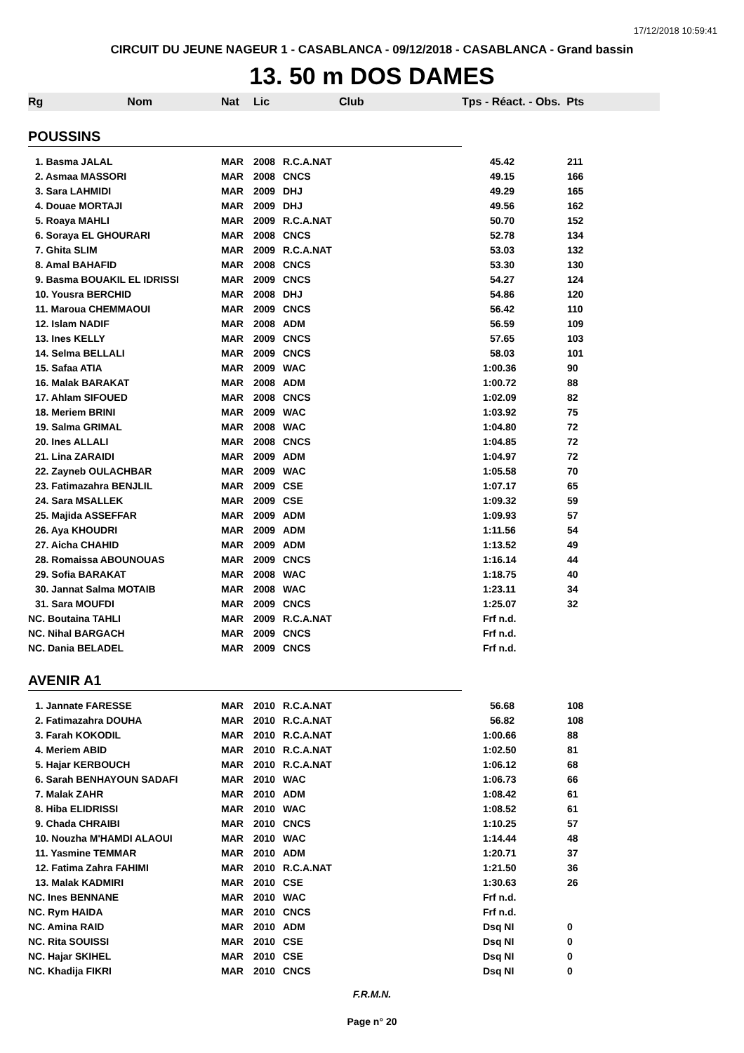17/12/2018 10:59:41
CIRCUIT DU JEUNE NAGEUR 1 - CASABLANCA - 09/12/2018 - CASABLANCA - Grand bassin
13. 50 m DOS DAMES
| Rg Nom | Nat | Lic | Club | Tps - Réact. - Obs. Pts | |
| --- | --- | --- | --- | --- | --- |
| POUSSINS | | | | | |
| 1. Basma JALAL | MAR | 2008 | R.C.A.NAT | 45.42 | 211 |
| 2. Asmaa MASSORI | MAR | 2008 | CNCS | 49.15 | 166 |
| 3. Sara LAHMIDI | MAR | 2009 | DHJ | 49.29 | 165 |
| 4. Douae MORTAJI | MAR | 2009 | DHJ | 49.56 | 162 |
| 5. Roaya MAHLI | MAR | 2009 | R.C.A.NAT | 50.70 | 152 |
| 6. Soraya EL GHOURARI | MAR | 2008 | CNCS | 52.78 | 134 |
| 7. Ghita SLIM | MAR | 2009 | R.C.A.NAT | 53.03 | 132 |
| 8. Amal BAHAFID | MAR | 2008 | CNCS | 53.30 | 130 |
| 9. Basma BOUAKIL EL IDRISSI | MAR | 2009 | CNCS | 54.27 | 124 |
| 10. Yousra BERCHID | MAR | 2008 | DHJ | 54.86 | 120 |
| 11. Maroua CHEMMAOUI | MAR | 2009 | CNCS | 56.42 | 110 |
| 12. Islam NADIF | MAR | 2008 | ADM | 56.59 | 109 |
| 13. Ines KELLY | MAR | 2009 | CNCS | 57.65 | 103 |
| 14. Selma BELLALI | MAR | 2009 | CNCS | 58.03 | 101 |
| 15. Safaa ATIA | MAR | 2009 | WAC | 1:00.36 | 90 |
| 16. Malak BARAKAT | MAR | 2008 | ADM | 1:00.72 | 88 |
| 17. Ahlam SIFOUED | MAR | 2008 | CNCS | 1:02.09 | 82 |
| 18. Meriem BRINI | MAR | 2009 | WAC | 1:03.92 | 75 |
| 19. Salma GRIMAL | MAR | 2008 | WAC | 1:04.80 | 72 |
| 20. Ines ALLALI | MAR | 2008 | CNCS | 1:04.85 | 72 |
| 21. Lina ZARAIDI | MAR | 2009 | ADM | 1:04.97 | 72 |
| 22. Zayneb OULACHBAR | MAR | 2009 | WAC | 1:05.58 | 70 |
| 23. Fatimazahra BENJLIL | MAR | 2009 | CSE | 1:07.17 | 65 |
| 24. Sara MSALLEK | MAR | 2009 | CSE | 1:09.32 | 59 |
| 25. Majida ASSEFFAR | MAR | 2009 | ADM | 1:09.93 | 57 |
| 26. Aya KHOUDRI | MAR | 2009 | ADM | 1:11.56 | 54 |
| 27. Aicha CHAHID | MAR | 2009 | ADM | 1:13.52 | 49 |
| 28. Romaissa ABOUNOUAS | MAR | 2009 | CNCS | 1:16.14 | 44 |
| 29. Sofia BARAKAT | MAR | 2008 | WAC | 1:18.75 | 40 |
| 30. Jannat Salma MOTAIB | MAR | 2008 | WAC | 1:23.11 | 34 |
| 31. Sara MOUFDI | MAR | 2009 | CNCS | 1:25.07 | 32 |
| NC. Boutaina TAHLI | MAR | 2009 | R.C.A.NAT | Frf n.d. | |
| NC. Nihal BARGACH | MAR | 2009 | CNCS | Frf n.d. | |
| NC. Dania BELADEL | MAR | 2009 | CNCS | Frf n.d. | |
| AVENIR A1 | | | | | |
| 1. Jannate FARESSE | MAR | 2010 | R.C.A.NAT | 56.68 | 108 |
| 2. Fatimazahra DOUHA | MAR | 2010 | R.C.A.NAT | 56.82 | 108 |
| 3. Farah KOKODIL | MAR | 2010 | R.C.A.NAT | 1:00.66 | 88 |
| 4. Meriem ABID | MAR | 2010 | R.C.A.NAT | 1:02.50 | 81 |
| 5. Hajar KERBOUCH | MAR | 2010 | R.C.A.NAT | 1:06.12 | 68 |
| 6. Sarah BENHAYOUN SADAFI | MAR | 2010 | WAC | 1:06.73 | 66 |
| 7. Malak ZAHR | MAR | 2010 | ADM | 1:08.42 | 61 |
| 8. Hiba ELIDRISSI | MAR | 2010 | WAC | 1:08.52 | 61 |
| 9. Chada CHRAIBI | MAR | 2010 | CNCS | 1:10.25 | 57 |
| 10. Nouzha M'HAMDI ALAOUI | MAR | 2010 | WAC | 1:14.44 | 48 |
| 11. Yasmine TEMMAR | MAR | 2010 | ADM | 1:20.71 | 37 |
| 12. Fatima Zahra FAHIMI | MAR | 2010 | R.C.A.NAT | 1:21.50 | 36 |
| 13. Malak KADMIRI | MAR | 2010 | CSE | 1:30.63 | 26 |
| NC. Ines BENNANE | MAR | 2010 | WAC | Frf n.d. | |
| NC. Rym HAIDA | MAR | 2010 | CNCS | Frf n.d. | |
| NC. Amina RAID | MAR | 2010 | ADM | Dsq NI | 0 |
| NC. Rita SOUISSI | MAR | 2010 | CSE | Dsq NI | 0 |
| NC. Hajar SKIHEL | MAR | 2010 | CSE | Dsq NI | 0 |
| NC. Khadija FIKRI | MAR | 2010 | CNCS | Dsq NI | 0 |
F.R.M.N.
Page n° 20